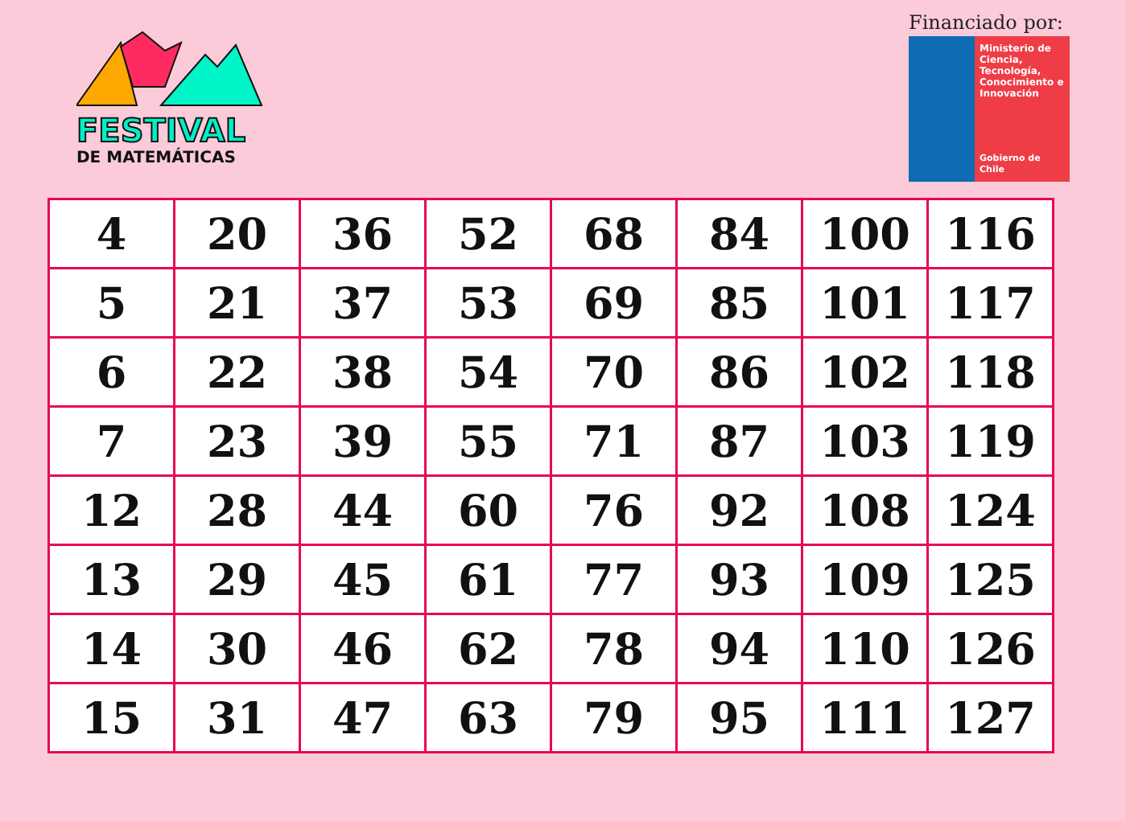FESTIVAL
DE MATEMÁTICAS
Financiado por:
Ministerio de Ciencia, Tecnología, Conocimiento e Innovación
Gobierno de Chile
| 4 | 20 | 36 | 52 | 68 | 84 | 100 | 116 |
| 5 | 21 | 37 | 53 | 69 | 85 | 101 | 117 |
| 6 | 22 | 38 | 54 | 70 | 86 | 102 | 118 |
| 7 | 23 | 39 | 55 | 71 | 87 | 103 | 119 |
| 12 | 28 | 44 | 60 | 76 | 92 | 108 | 124 |
| 13 | 29 | 45 | 61 | 77 | 93 | 109 | 125 |
| 14 | 30 | 46 | 62 | 78 | 94 | 110 | 126 |
| 15 | 31 | 47 | 63 | 79 | 95 | 111 | 127 |